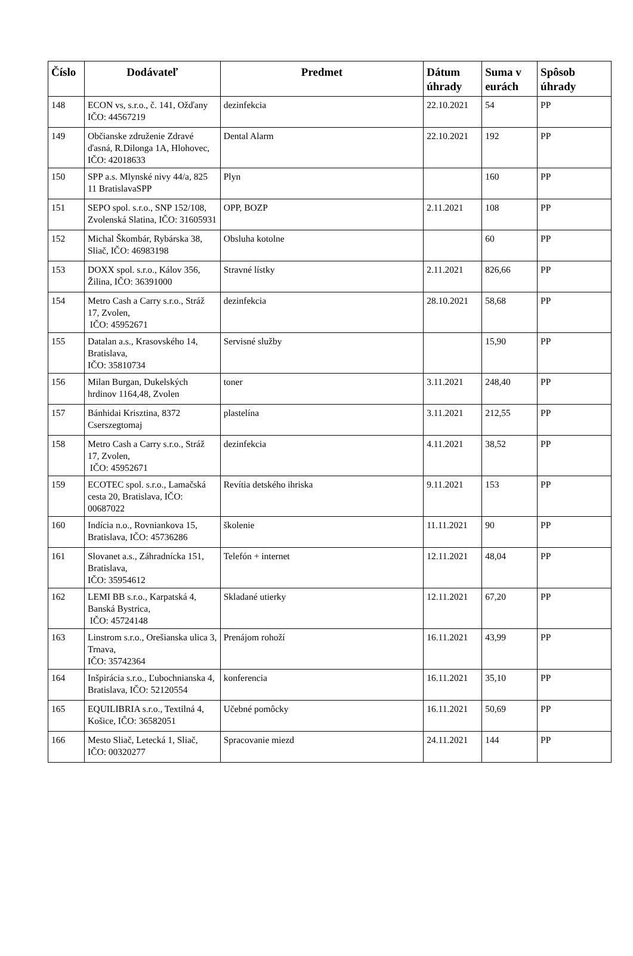| Číslo | Dodávateľ | Predmet | Dátum úhrady | Suma v eurách | Spôsob úhrady |
| --- | --- | --- | --- | --- | --- |
| 148 | ECON vs, s.r.o., č. 141, Ožďany IČO: 44567219 | dezinfekcia | 22.10.2021 | 54 | PP |
| 149 | Občianske združenie Zdravé ďasná, R.Dilonga 1A, Hlohovec, IČO: 42018633 | Dental Alarm | 22.10.2021 | 192 | PP |
| 150 | SPP a.s. Mlynské nivy 44/a, 825 11 BratislavaSPP | Plyn | | 160 | PP |
| 151 | SEPO spol. s.r.o., SNP 152/108, Zvolenská Slatina, IČO: 31605931 | OPP, BOZP | 2.11.2021 | 108 | PP |
| 152 | Michal Škombár, Rybárska 38, Sliač, IČO: 46983198 | Obsluha kotolne | | 60 | PP |
| 153 | DOXX spol. s.r.o., Kálov 356, Žilina, IČO: 36391000 | Stravné lístky | 2.11.2021 | 826,66 | PP |
| 154 | Metro Cash a Carry s.r.o., Stráž 17, Zvolen, IČO: 45952671 | dezinfekcia | 28.10.2021 | 58,68 | PP |
| 155 | Datalan a.s., Krasovského 14, Bratislava, IČO: 35810734 | Servisné služby | | 15,90 | PP |
| 156 | Milan Burgan, Dukelských hrdinov 1164,48, Zvolen | toner | 3.11.2021 | 248,40 | PP |
| 157 | Bánhidai Krisztina, 8372 Cserszegtomaj | plastelína | 3.11.2021 | 212,55 | PP |
| 158 | Metro Cash a Carry s.r.o., Stráž 17, Zvolen, IČO: 45952671 | dezinfekcia | 4.11.2021 | 38,52 | PP |
| 159 | ECOTEC spol. s.r.o., Lamačská cesta 20, Bratislava, IČO: 00687022 | Revítia detského ihriska | 9.11.2021 | 153 | PP |
| 160 | Indícia n.o., Rovniankova 15, Bratislava, IČO: 45736286 | školenie | 11.11.2021 | 90 | PP |
| 161 | Slovanet a.s., Záhradnícka 151, Bratislava, IČO: 35954612 | Telefón + internet | 12.11.2021 | 48,04 | PP |
| 162 | LEMI BB s.r.o., Karpatská 4, Banská Bystrica, IČO: 45724148 | Skladané utierky | 12.11.2021 | 67,20 | PP |
| 163 | Linstrom s.r.o., Orešianska ulica 3, Trnava, IČO: 35742364 | Prenájom rohoží | 16.11.2021 | 43,99 | PP |
| 164 | Inšpirácia s.r.o., Ľubochnianska 4, Bratislava, IČO: 52120554 | konferencia | 16.11.2021 | 35,10 | PP |
| 165 | EQUILIBRIA s.r.o., Textilná 4, Košice, IČO: 36582051 | Učebné pomôcky | 16.11.2021 | 50,69 | PP |
| 166 | Mesto Sliač, Letecká 1, Sliač, IČO: 00320277 | Spracovanie miezd | 24.11.2021 | 144 | PP |